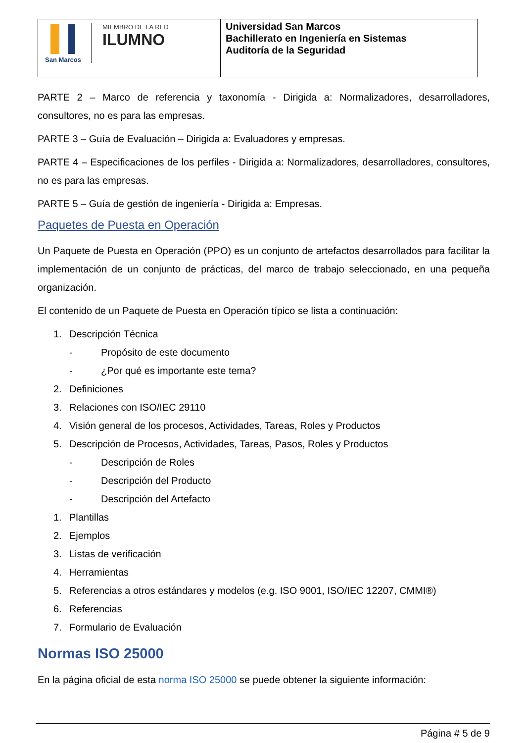| San Marcos MIEMBRO DE LA RED ILUMNO | Universidad San Marcos Bachillerato en Ingeniería en Sistemas Auditoría de la Seguridad |
PARTE 2 – Marco de referencia y taxonomía - Dirigida a: Normalizadores, desarrolladores, consultores, no es para las empresas.
PARTE 3 – Guía de Evaluación – Dirigida a: Evaluadores y empresas.
PARTE 4 – Especificaciones de los perfiles - Dirigida a: Normalizadores, desarrolladores, consultores, no es para las empresas.
PARTE 5 – Guía de gestión de ingeniería - Dirigida a: Empresas.
Paquetes de Puesta en Operación
Un Paquete de Puesta en Operación (PPO) es un conjunto de artefactos desarrollados para facilitar la implementación de un conjunto de prácticas, del marco de trabajo seleccionado, en una pequeña organización.
El contenido de un Paquete de Puesta en Operación típico se lista a continuación:
1. Descripción Técnica
- Propósito de este documento
- ¿Por qué es importante este tema?
2. Definiciones
3. Relaciones con ISO/IEC 29110
4. Visión general de los procesos, Actividades, Tareas, Roles y Productos
5. Descripción de Procesos, Actividades, Tareas, Pasos, Roles y Productos
- Descripción de Roles
- Descripción del Producto
- Descripción del Artefacto
1. Plantillas
2. Ejemplos
3. Listas de verificación
4. Herramientas
5. Referencias a otros estándares y modelos (e.g. ISO 9001, ISO/IEC 12207, CMMI®)
6. Referencias
7. Formulario de Evaluación
Normas ISO 25000
En la página oficial de esta norma ISO 25000 se puede obtener la siguiente información:
Página # 5 de 9